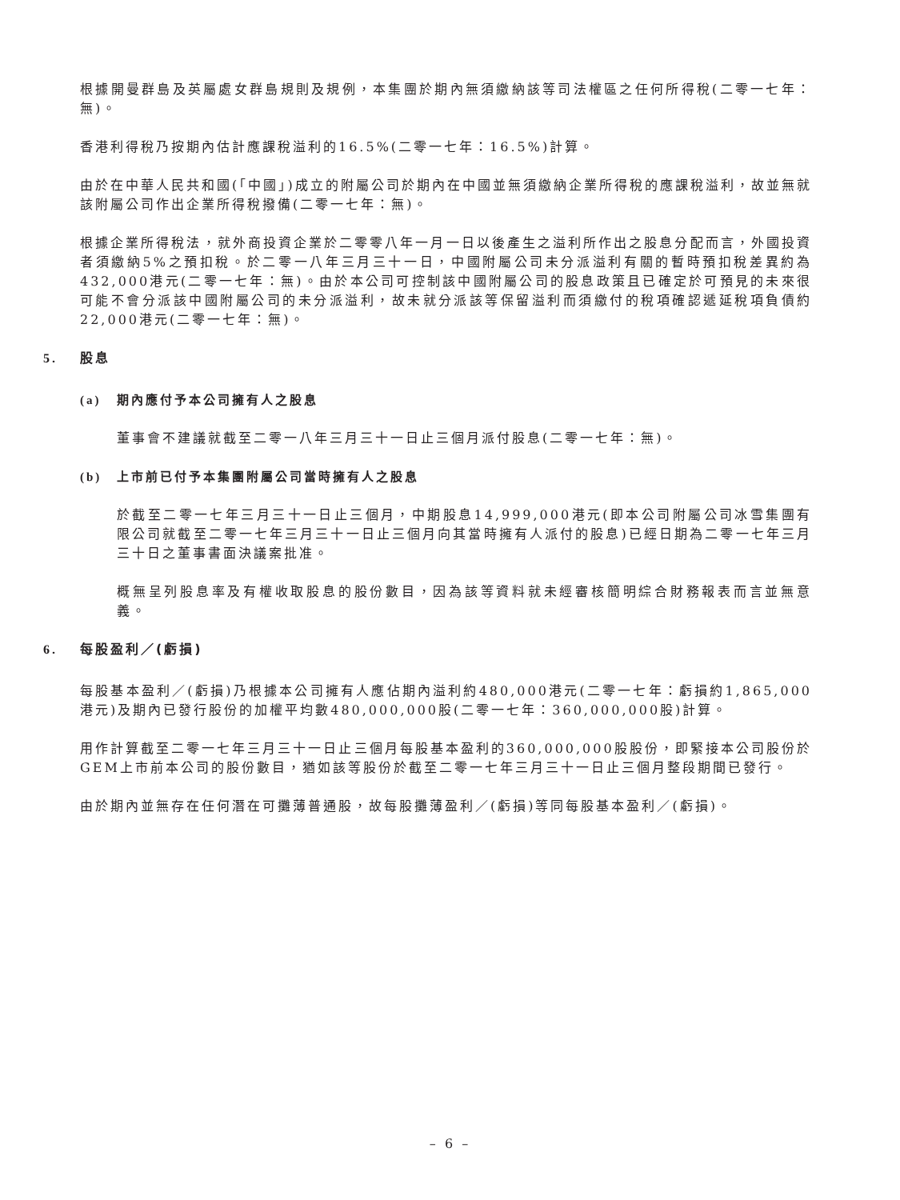根據開曼群島及英屬處女群島規則及規例，本集團於期內無須繳納該等司法權區之任何所得稅(二零一七年：無)。
香港利得稅乃按期內估計應課稅溢利的16.5%(二零一七年：16.5%)計算。
由於在中華人民共和國(「中國」)成立的附屬公司於期內在中國並無須繳納企業所得稅的應課稅溢利，故並無就該附屬公司作出企業所得稅撥備(二零一七年：無)。
根據企業所得稅法，就外商投資企業於二零零八年一月一日以後產生之溢利所作出之股息分配而言，外國投資者須繳納5%之預扣稅。於二零一八年三月三十一日，中國附屬公司未分派溢利有關的暫時預扣稅差異約為432,000港元(二零一七年：無)。由於本公司可控制該中國附屬公司的股息政策且已確定於可預見的未來很可能不會分派該中國附屬公司的未分派溢利，故未就分派該等保留溢利而須繳付的稅項確認遞延稅項負債約22,000港元(二零一七年：無)。
5. 股息
(a) 期內應付予本公司擁有人之股息
董事會不建議就截至二零一八年三月三十一日止三個月派付股息(二零一七年：無)。
(b) 上市前已付予本集團附屬公司當時擁有人之股息
於截至二零一七年三月三十一日止三個月，中期股息14,999,000港元(即本公司附屬公司冰雪集團有限公司就截至二零一七年三月三十一日止三個月向其當時擁有人派付的股息)已經日期為二零一七年三月三十日之董事書面決議案批准。
概無呈列股息率及有權收取股息的股份數目，因為該等資料就未經審核簡明綜合財務報表而言並無意義。
6. 每股盈利／(虧損)
每股基本盈利／(虧損)乃根據本公司擁有人應佔期內溢利約480,000港元(二零一七年：虧損約1,865,000港元)及期內已發行股份的加權平均數480,000,000股(二零一七年：360,000,000股)計算。
用作計算截至二零一七年三月三十一日止三個月每股基本盈利的360,000,000股股份，即緊接本公司股份於GEM上市前本公司的股份數目，猶如該等股份於截至二零一七年三月三十一日止三個月整段期間已發行。
由於期內並無存在任何潛在可攤薄普通股，故每股攤薄盈利／(虧損)等同每股基本盈利／(虧損)。
– 6 –